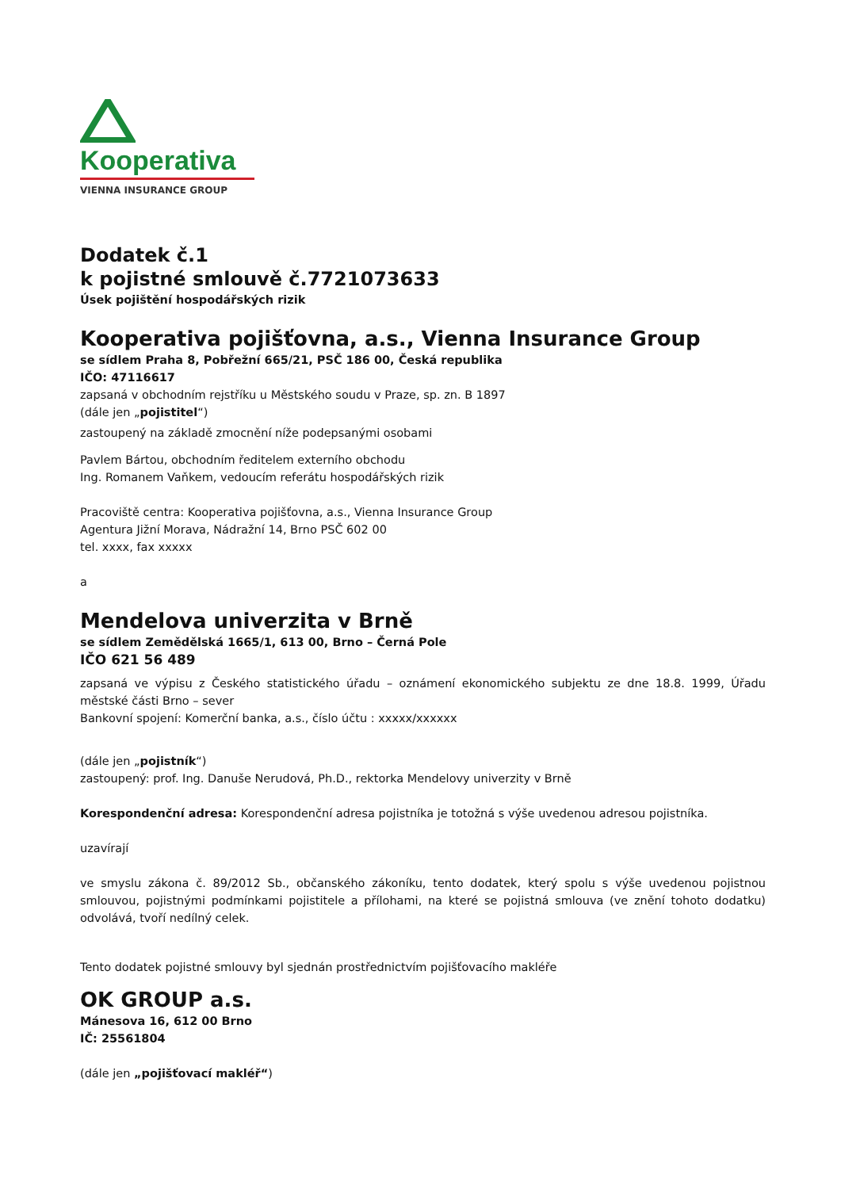Kooperativa
VIENNA INSURANCE GROUP
Dodatek č.1
k pojistné smlouvě č.7721073633
Úsek pojištění hospodářských rizik
Kooperativa pojišťovna, a.s., Vienna Insurance Group
se sídlem Praha 8, Pobřežní 665/21, PSČ 186 00, Česká republika
IČO: 47116617
zapsaná v obchodním rejstříku u Městského soudu v Praze, sp. zn. B 1897
(dále jen „pojistitel“)
zastoupený na základě zmocnění níže podepsanými osobami
Pavlem Bártou, obchodním ředitelem externího obchodu
Ing. Romanem Vaňkem, vedoucím referátu hospodářských rizik
Pracoviště centra: Kooperativa pojišťovna, a.s., Vienna Insurance Group
Agentura Jižní Morava, Nádražní 14, Brno PSČ 602 00
tel. xxxx, fax xxxxx
a
Mendelova univerzita v Brně
se sídlem Zemědělská 1665/1, 613 00, Brno – Černá Pole
IČO 621 56 489
zapsaná ve výpisu z Českého statistického úřadu – oznámení ekonomického subjektu ze dne 18.8. 1999, Úřadu městské části Brno – sever
Bankovní spojení: Komerční banka, a.s., číslo účtu : xxxxx/xxxxxx
(dále jen „pojistník“)
zastoupený: prof. Ing. Danuše Nerudová, Ph.D., rektorka Mendelovy univerzity v Brně
Korespondenční adresa: Korespondenční adresa pojistníka je totožná s výše uvedenou adresou pojistníka.
uzavírají
ve smyslu zákona č. 89/2012 Sb., občanského zákoníku, tento dodatek, který spolu s výše uvedenou pojistnou smlouvou, pojistnými podmínkami pojistitele a přílohami, na které se pojistná smlouva (ve znění tohoto dodatku) odvolává, tvoří nedílný celek.
Tento dodatek pojistné smlouvy byl sjednán prostřednictvím pojišťovacího makléře
OK GROUP a.s.
Mánesova 16, 612 00 Brno
IČ: 25561804
(dále jen „pojišťovací makléř“)